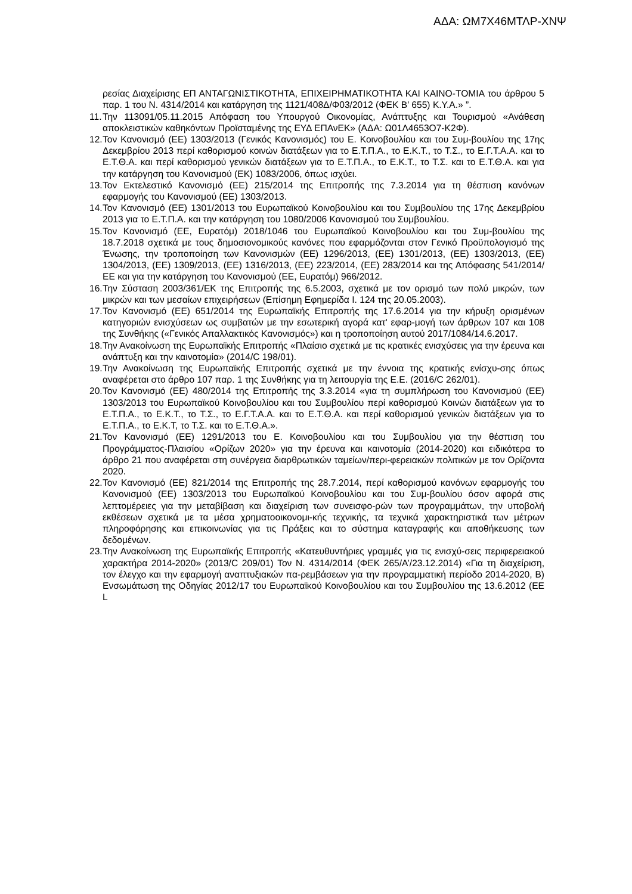ΑΔΑ: ΩΜ7Χ46ΜΤΛΡ-ΧΝΨ
ρεσίας Διαχείρισης ΕΠ ΑΝΤΑΓΩΝΙΣΤΙΚΟΤΗΤΑ, ΕΠΙΧΕΙΡΗΜΑΤΙΚΟΤΗΤΑ ΚΑΙ ΚΑΙΝΟ-ΤΟΜΙΑ του άρθρου 5 παρ. 1 του Ν. 4314/2014 και κατάργηση της 1121/408Δ/Φ03/2012 (ΦΕΚ Β’ 655) Κ.Υ.Α.» ”.
11. Την 113091/05.11.2015 Απόφαση του Υπουργού Οικονομίας, Ανάπτυξης και Τουρισμού «Ανάθεση αποκλειστικών καθηκόντων Προϊσταμένης της ΕΥΔ ΕΠΑνΕΚ» (ΑΔΑ: Ω01Λ4653Ο7-Κ2Φ).
12. Τον Κανονισμό (ΕΕ) 1303/2013 (Γενικός Κανονισμός) του Ε. Κοινοβουλίου και του Συμ-βουλίου της 17ης Δεκεμβρίου 2013 περί καθορισμού κοινών διατάξεων για το Ε.Τ.Π.Α., το Ε.Κ.Τ., το Τ.Σ., το Ε.Γ.Τ.Α.Α. και το Ε.Τ.Θ.Α. και περί καθορισμού γενικών διατάξεων για το Ε.Τ.Π.Α., το Ε.Κ.Τ., το Τ.Σ. και το Ε.Τ.Θ.Α. και για την κατάργηση του Κανονισμού (ΕΚ) 1083/2006, όπως ισχύει.
13. Τον Εκτελεστικό Κανονισμό (ΕΕ) 215/2014 της Επιτροπής της 7.3.2014 για τη θέσπιση κανόνων εφαρμογής του Κανονισμού (ΕΕ) 1303/2013.
14. Τον Κανονισμό (ΕΕ) 1301/2013 του Ευρωπαϊκού Κοινοβουλίου και του Συμβουλίου της 17ης Δεκεμβρίου 2013 για το Ε.Τ.Π.Α. και την κατάργηση του 1080/2006 Κανονισμού του Συμβουλίου.
15. Τον Κανονισμό (ΕΕ, Ευρατόμ) 2018/1046 του Ευρωπαϊκού Κοινοβουλίου και του Συμ-βουλίου της 18.7.2018 σχετικά με τους δημοσιονομικούς κανόνες που εφαρμόζονται στον Γενικό Προϋπολογισμό της Ένωσης, την τροποποίηση των Κανονισμών (ΕΕ) 1296/2013, (ΕΕ) 1301/2013, (ΕΕ) 1303/2013, (ΕΕ) 1304/2013, (ΕΕ) 1309/2013, (ΕΕ) 1316/2013, (ΕΕ) 223/2014, (ΕΕ) 283/2014 και της Απόφασης 541/2014/ΕΕ και για την κατάργηση του Κανονισμού (ΕΕ, Ευρατόμ) 966/2012.
16. Την Σύσταση 2003/361/ΕΚ της Επιτροπής της 6.5.2003, σχετικά με τον ορισμό των πολύ μικρών, των μικρών και των μεσαίων επιχειρήσεων (Επίσημη Εφημερίδα Ι. 124 της 20.05.2003).
17. Τον Κανονισμό (ΕΕ) 651/2014 της Ευρωπαϊκής Επιτροπής της 17.6.2014 για την κήρυξη ορισμένων κατηγοριών ενισχύσεων ως συμβατών με την εσωτερική αγορά κατ' εφαρ-μογή των άρθρων 107 και 108 της Συνθήκης («Γενικός Απαλλακτικός Κανονισμός») και η τροποποίηση αυτού 2017/1084/14.6.2017.
18. Την Ανακοίνωση της Ευρωπαϊκής Επιτροπής «Πλαίσιο σχετικά με τις κρατικές ενισχύσεις για την έρευνα και ανάπτυξη και την καινοτομία» (2014/C 198/01).
19. Την Ανακοίνωση της Ευρωπαϊκής Επιτροπής σχετικά με την έννοια της κρατικής ενίσχυ-σης όπως αναφέρεται στο άρθρο 107 παρ. 1 της Συνθήκης για τη λειτουργία της Ε.Ε. (2016/C 262/01).
20. Τον Κανονισμό (ΕΕ) 480/2014 της Επιτροπής της 3.3.2014 «για τη συμπλήρωση του Κανονισμού (ΕΕ) 1303/2013 του Ευρωπαϊκού Κοινοβουλίου και του Συμβουλίου περί καθορισμού Κοινών διατάξεων για το Ε.Τ.Π.Α., το Ε.Κ.Τ., το Τ.Σ., το Ε.Γ.Τ.Α.Α. και το Ε.Τ.Θ.Α. και περί καθορισμού γενικών διατάξεων για το Ε.Τ.Π.Α., το Ε.Κ.Τ, το Τ.Σ. και το Ε.Τ.Θ.Α.».
21. Τον Κανονισμό (ΕΕ) 1291/2013 του Ε. Κοινοβουλίου και του Συμβουλίου για την θέσπιση του Προγράμματος-Πλαισίου «Ορίζων 2020» για την έρευνα και καινοτομία (2014-2020) και ειδικότερα το άρθρο 21 που αναφέρεται στη συνέργεια διαρθρωτικών ταμείων/περι-φερειακών πολιτικών με τον Ορίζοντα 2020.
22. Τον Κανονισμό (ΕΕ) 821/2014 της Επιτροπής της 28.7.2014, περί καθορισμού κανόνων εφαρμογής του Κανονισμού (ΕΕ) 1303/2013 του Ευρωπαϊκού Κοινοβουλίου και του Συμ-βουλίου όσον αφορά στις λεπτομέρειες για την μεταβίβαση και διαχείριση των συνεισφο-ρών των προγραμμάτων, την υποβολή εκθέσεων σχετικά με τα μέσα χρηματοοικονομι-κής τεχνικής, τα τεχνικά χαρακτηριστικά των μέτρων πληροφόρησης και επικοινωνίας για τις Πράξεις και το σύστημα καταγραφής και αποθήκευσης των δεδομένων.
23. Την Ανακοίνωση της Ευρωπαϊκής Επιτροπής «Κατευθυντήριες γραμμές για τις ενισχύ-σεις περιφερειακού χαρακτήρα 2014-2020» (2013/C 209/01) Τον Ν. 4314/2014 (ΦΕΚ 265/Α’/23.12.2014) «Για τη διαχείριση, τον έλεγχο και την εφαρμογή αναπτυξιακών πα-ρεμβάσεων για την προγραμματική περίοδο 2014-2020, Β) Ενσωμάτωση της Οδηγίας 2012/17 του Ευρωπαϊκού Κοινοβουλίου και του Συμβουλίου της 13.6.2012 (ΕΕ L